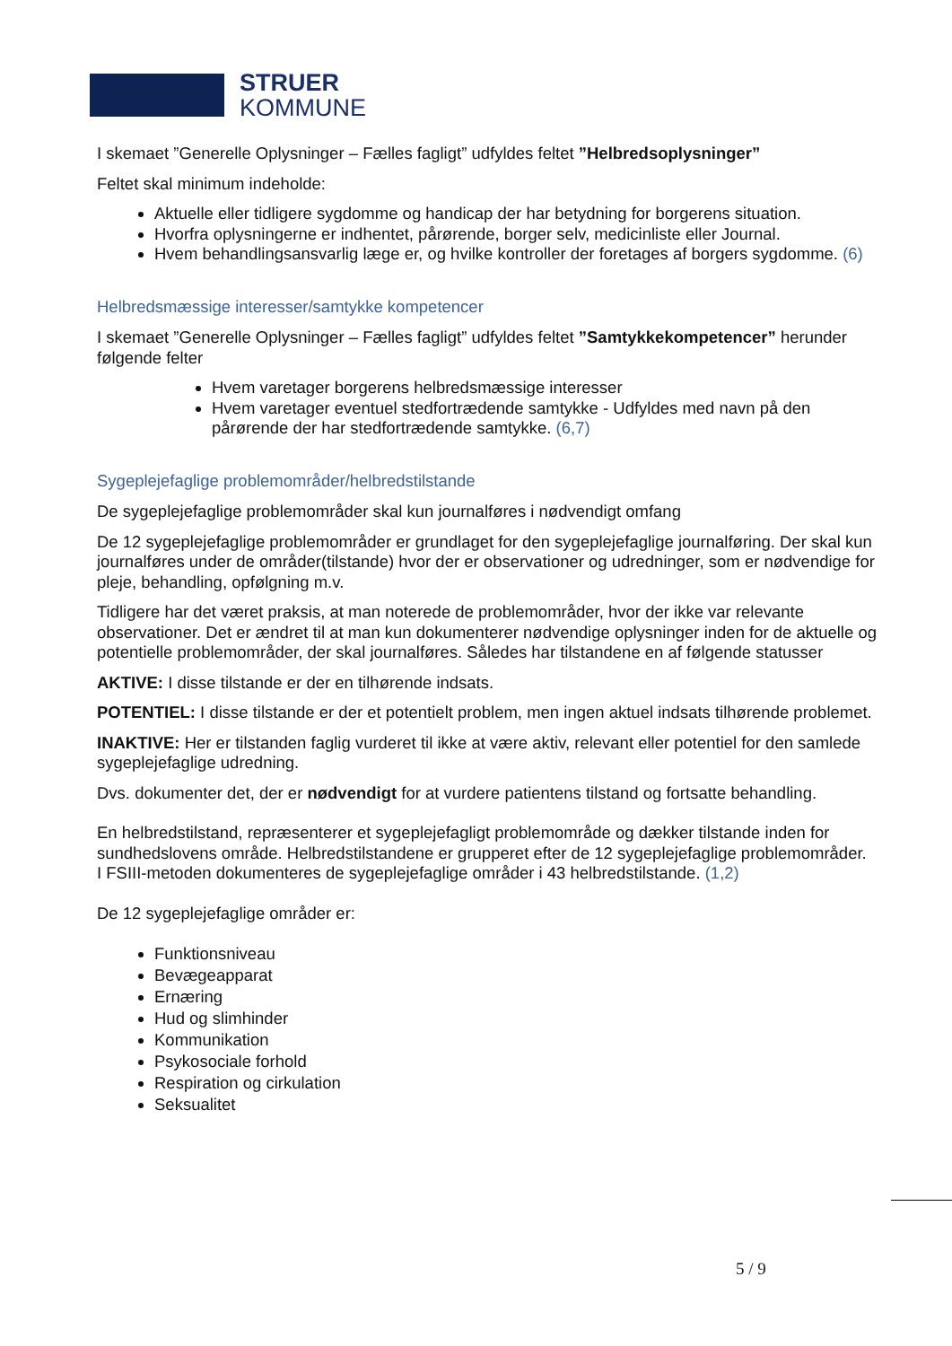STRUER
KOMMUNE
I skemaet ”Generelle Oplysninger – Fælles fagligt” udfyldes feltet ”Helbredsoplysninger”
Feltet skal minimum indeholde:
Aktuelle eller tidligere sygdomme og handicap der har betydning for borgerens situation.
Hvorfra oplysningerne er indhentet, pårørende, borger selv, medicinliste eller Journal.
Hvem behandlingsansvarlig læge er, og hvilke kontroller der foretages af borgers sygdomme. (6)
Helbredsmæssige interesser/samtykke kompetencer
I skemaet ”Generelle Oplysninger – Fælles fagligt” udfyldes feltet ”Samtykkekompetencer” herunder følgende felter
Hvem varetager borgerens helbredsmæssige interesser
Hvem varetager eventuel stedfortrædende samtykke - Udfyldes med navn på den pårørende der har stedfortrædende samtykke. (6,7)
Sygeplejefaglige problemområder/helbredstilstande
De sygeplejefaglige problemområder skal kun journalføres i nødvendigt omfang
De 12 sygeplejefaglige problemområder er grundlaget for den sygeplejefaglige journalføring. Der skal kun journalføres under de områder(tilstande) hvor der er observationer og udredninger, som er nødvendige for pleje, behandling, opfølgning m.v.
Tidligere har det været praksis, at man noterede de problemområder, hvor der ikke var relevante observationer. Det er ændret til at man kun dokumenterer nødvendige oplysninger inden for de aktuelle og potentielle problemområder, der skal journalføres. Således har tilstandene en af følgende statusser
AKTIVE: I disse tilstande er der en tilhørende indsats.
POTENTIEL: I disse tilstande er der et potentielt problem, men ingen aktuel indsats tilhørende problemet.
INAKTIVE: Her er tilstanden faglig vurderet til ikke at være aktiv, relevant eller potentiel for den samlede sygeplejefaglige udredning.
Dvs. dokumenter det, der er nødvendigt for at vurdere patientens tilstand og fortsatte behandling.
En helbredstilstand, repræsenterer et sygeplejefagligt problemområde og dækker tilstande inden for sundhedslovens område. Helbredstilstandene er grupperet efter de 12 sygeplejefaglige problemområder.
I FSIII-metoden dokumenteres de sygeplejefaglige områder i 43 helbredstilstande. (1,2)
De 12 sygeplejefaglige områder er:
Funktionsniveau
Bevægeapparat
Ernæring
Hud og slimhinder
Kommunikation
Psykosociale forhold
Respiration og cirkulation
Seksualitet
5 / 9